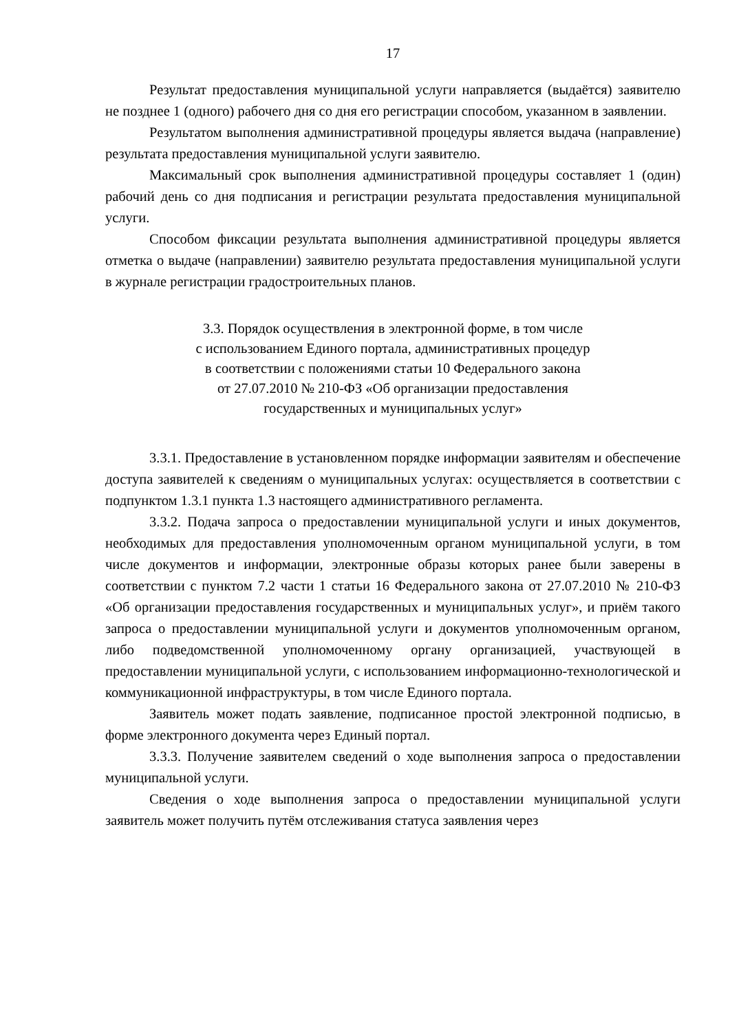17
Результат предоставления муниципальной услуги направляется (выдаётся) заявителю не позднее 1 (одного) рабочего дня со дня его регистрации способом, указанном в заявлении.
Результатом выполнения административной процедуры является выдача (направление) результата предоставления муниципальной услуги заявителю.
Максимальный срок выполнения административной процедуры составляет 1 (один) рабочий день со дня подписания и регистрации результата предоставления муниципальной услуги.
Способом фиксации результата выполнения административной процедуры является отметка о выдаче (направлении) заявителю результата предоставления муниципальной услуги в журнале регистрации градостроительных планов.
3.3. Порядок осуществления в электронной форме, в том числе
с использованием Единого портала, административных процедур
в соответствии с положениями статьи 10 Федерального закона
от 27.07.2010 № 210-ФЗ «Об организации предоставления
государственных и муниципальных услуг»
3.3.1. Предоставление в установленном порядке информации заявителям и обеспечение доступа заявителей к сведениям о муниципальных услугах: осуществляется в соответствии с подпунктом 1.3.1 пункта 1.3 настоящего административного регламента.
3.3.2. Подача запроса о предоставлении муниципальной услуги и иных документов, необходимых для предоставления уполномоченным органом муниципальной услуги, в том числе документов и информации, электронные образы которых ранее были заверены в соответствии с пунктом 7.2 части 1 статьи 16 Федерального закона от 27.07.2010 № 210-ФЗ «Об организации предоставления государственных и муниципальных услуг», и приём такого запроса о предоставлении муниципальной услуги и документов уполномоченным органом, либо подведомственной уполномоченному органу организацией, участвующей в предоставлении муниципальной услуги, с использованием информационно-технологической и коммуникационной инфраструктуры, в том числе Единого портала.
Заявитель может подать заявление, подписанное простой электронной подписью, в форме электронного документа через Единый портал.
3.3.3. Получение заявителем сведений о ходе выполнения запроса о предоставлении муниципальной услуги.
Сведения о ходе выполнения запроса о предоставлении муниципальной услуги заявитель может получить путём отслеживания статуса заявления через